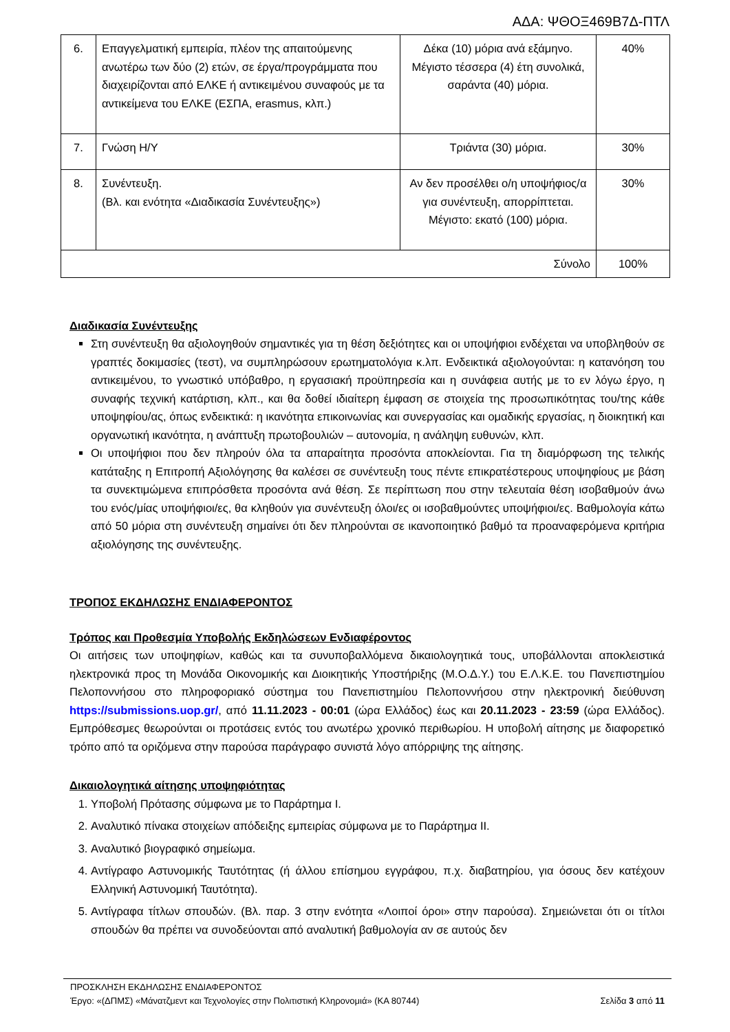ΑΔΑ: ΨΘΟΞ469Β7Δ-ΠΤΛ
| 6. | Επαγγελματική εμπειρία, πλέον της απαιτούμενης ανωτέρω των δύο (2) ετών, σε έργα/προγράμματα που διαχειρίζονται από ΕΛΚΕ ή αντικειμένου συναφούς με τα αντικείμενα του ΕΛΚΕ (ΕΣΠΑ, erasmus, κλπ.) | Δέκα (10) μόρια ανά εξάμηνο. Μέγιστο τέσσερα (4) έτη συνολικά, σαράντα (40) μόρια. | 40% |
| 7. | Γνώση Η/Υ | Τριάντα (30) μόρια. | 30% |
| 8. | Συνέντευξη. (Βλ. και ενότητα «Διαδικασία Συνέντευξης») | Αν δεν προσέλθει ο/η υποψήφιος/α για συνέντευξη, απορρίπτεται. Μέγιστο: εκατό (100) μόρια. | 30% |
| Σύνολο | | | 100% |
Διαδικασία Συνέντευξης
Στη συνέντευξη θα αξιολογηθούν σημαντικές για τη θέση δεξιότητες και οι υποψήφιοι ενδέχεται να υποβληθούν σε γραπτές δοκιμασίες (τεστ), να συμπληρώσουν ερωτηματολόγια κ.λπ. Ενδεικτικά αξιολογούνται: η κατανόηση του αντικειμένου, το γνωστικό υπόβαθρο, η εργασιακή προϋπηρεσία και η συνάφεια αυτής με το εν λόγω έργο, η συναφής τεχνική κατάρτιση, κλπ., και θα δοθεί ιδιαίτερη έμφαση σε στοιχεία της προσωπικότητας του/της κάθε υποψηφίου/ας, όπως ενδεικτικά: η ικανότητα επικοινωνίας και συνεργασίας και ομαδικής εργασίας, η διοικητική και οργανωτική ικανότητα, η ανάπτυξη πρωτοβουλιών – αυτονομία, η ανάληψη ευθυνών, κλπ.
Οι υποψήφιοι που δεν πληρούν όλα τα απαραίτητα προσόντα αποκλείονται. Για τη διαμόρφωση της τελικής κατάταξης η Επιτροπή Αξιολόγησης θα καλέσει σε συνέντευξη τους πέντε επικρατέστερους υποψηφίους με βάση τα συνεκτιμώμενα επιπρόσθετα προσόντα ανά θέση. Σε περίπτωση που στην τελευταία θέση ισοβαθμούν άνω του ενός/μίας υποψήφιοι/ες, θα κληθούν για συνέντευξη όλοι/ες οι ισοβαθμούντες υποψήφιοι/ες. Βαθμολογία κάτω από 50 μόρια στη συνέντευξη σημαίνει ότι δεν πληρούνται σε ικανοποιητικό βαθμό τα προαναφερόμενα κριτήρια αξιολόγησης της συνέντευξης.
ΤΡΟΠΟΣ ΕΚΔΗΛΩΣΗΣ ΕΝΔΙΑΦΕΡΟΝΤΟΣ
Τρόπος και Προθεσμία Υποβολής Εκδηλώσεων Ενδιαφέροντος
Οι αιτήσεις των υποψηφίων, καθώς και τα συνυποβαλλόμενα δικαιολογητικά τους, υποβάλλονται αποκλειστικά ηλεκτρονικά προς τη Μονάδα Οικονομικής και Διοικητικής Υποστήριξης (Μ.Ο.Δ.Υ.) του Ε.Λ.Κ.Ε. του Πανεπιστημίου Πελοποννήσου στο πληροφοριακό σύστημα του Πανεπιστημίου Πελοποννήσου στην ηλεκτρονική διεύθυνση https://submissions.uop.gr/, από 11.11.2023 - 00:01 (ώρα Ελλάδος) έως και 20.11.2023 - 23:59 (ώρα Ελλάδος). Εμπρόθεσμες θεωρούνται οι προτάσεις εντός του ανωτέρω χρονικό περιθωρίου. Η υποβολή αίτησης με διαφορετικό τρόπο από τα οριζόμενα στην παρούσα παράγραφο συνιστά λόγο απόρριψης της αίτησης.
Δικαιολογητικά αίτησης υποψηφιότητας
1. Υποβολή Πρότασης σύμφωνα με το Παράρτημα I.
2. Αναλυτικό πίνακα στοιχείων απόδειξης εμπειρίας σύμφωνα με το Παράρτημα II.
3. Αναλυτικό βιογραφικό σημείωμα.
4. Αντίγραφο Αστυνομικής Ταυτότητας (ή άλλου επίσημου εγγράφου, π.χ. διαβατηρίου, για όσους δεν κατέχουν Ελληνική Αστυνομική Ταυτότητα).
5. Αντίγραφα τίτλων σπουδών. (Βλ. παρ. 3 στην ενότητα «Λοιποί όροι» στην παρούσα). Σημειώνεται ότι οι τίτλοι σπουδών θα πρέπει να συνοδεύονται από αναλυτική βαθμολογία αν σε αυτούς δεν
ΠΡΟΣΚΛΗΣΗ ΕΚΔΗΛΩΣΗΣ ΕΝΔΙΑΦΕΡΟΝΤΟΣ
Έργο: «(ΔΠΜΣ) «Μάνατζμεντ και Τεχνολογίες στην Πολιτιστική Κληρονομιά» (ΚΑ 80744) Σελίδα 3 από 11